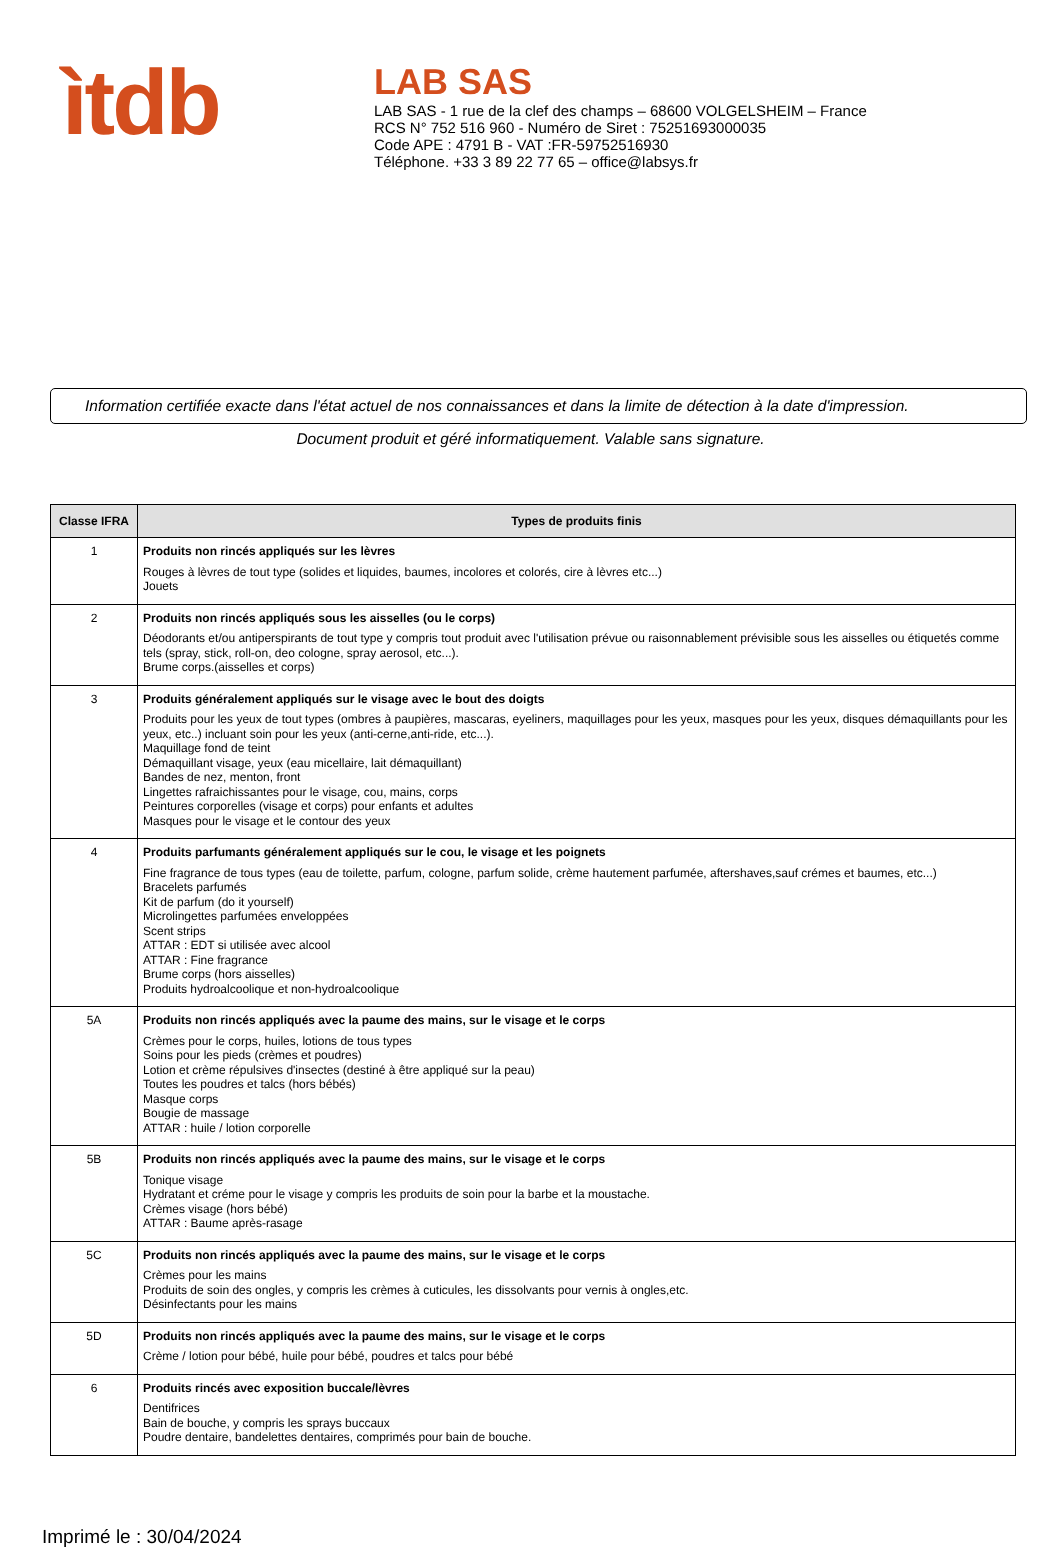ìtdb
LAB SAS
LAB SAS - 1 rue de la clef des champs – 68600 VOLGELSHEIM – France
RCS N° 752 516 960 - Numéro de Siret : 75251693000035
Code APE : 4791 B - VAT :FR-59752516930
Téléphone. +33 3 89 22 77 65 – office@labsys.fr
Information certifiée exacte dans l'état actuel de nos connaissances et dans la limite de détection à la date d'impression.
Document produit et géré informatiquement. Valable sans signature.
| Classe IFRA | Types de produits finis |
| --- | --- |
| 1 | Produits non rincés appliqués sur les lèvres Rouges à lèvres de tout type (solides et liquides, baumes, incolores et colorés, cire à lèvres etc...) Jouets |
| 2 | Produits non rincés appliqués sous les aisselles (ou le corps) Déodorants et/ou antiperspirants de tout type y compris tout produit avec l'utilisation prévue ou raisonnablement prévisible sous les aisselles ou étiquetés comme tels (spray, stick, roll-on, deo cologne, spray aerosol, etc...). Brume corps.(aisselles et corps) |
| 3 | Produits généralement appliqués sur le visage avec le bout des doigts Produits pour les yeux de tout types (ombres à paupières, mascaras, eyeliners, maquillages pour les yeux, masques pour les yeux, disques démaquillants pour les yeux, etc..) incluant soin pour les yeux (anti-cerne,anti-ride, etc...). Maquillage fond de teint Démaquillant visage, yeux (eau micellaire, lait démaquillant) Bandes de nez, menton, front Lingettes rafraichissantes pour le visage, cou, mains, corps Peintures corporelles (visage et corps) pour enfants et adultes Masques pour le visage et le contour des yeux |
| 4 | Produits parfumants généralement appliqués sur le cou, le visage et les poignets Fine fragrance de tous types (eau de toilette, parfum, cologne, parfum solide, crème hautement parfumée, aftershaves,sauf crémes et baumes, etc...) Bracelets parfumés Kit de parfum (do it yourself) Microlingettes parfumées enveloppées Scent strips ATTAR : EDT si utilisée avec alcool ATTAR : Fine fragrance Brume corps (hors aisselles) Produits hydroalcoolique et non-hydroalcoolique |
| 5A | Produits non rincés appliqués avec la paume des mains, sur le visage et le corps Crèmes pour le corps, huiles, lotions de tous types Soins pour les pieds (crèmes et poudres) Lotion et crème répulsives d'insectes (destiné à être appliqué sur la peau) Toutes les poudres et talcs (hors bébés) Masque corps Bougie de massage ATTAR : huile / lotion corporelle |
| 5B | Produits non rincés appliqués avec la paume des mains, sur le visage et le corps Tonique visage Hydratant et créme pour le visage y compris les produits de soin pour la barbe et la moustache. Crèmes visage (hors bébé) ATTAR : Baume après-rasage |
| 5C | Produits non rincés appliqués avec la paume des mains, sur le visage et le corps Crèmes pour les mains Produits de soin des ongles, y compris les crèmes à cuticules, les dissolvants pour vernis à ongles,etc. Désinfectants pour les mains |
| 5D | Produits non rincés appliqués avec la paume des mains, sur le visage et le corps Crème / lotion pour bébé, huile pour bébé, poudres et talcs pour bébé |
| 6 | Produits rincés avec exposition buccale/lèvres Dentifrices Bain de bouche, y compris les sprays buccaux Poudre dentaire, bandelettes dentaires, comprimés pour bain de bouche. |
Imprimé le : 30/04/2024